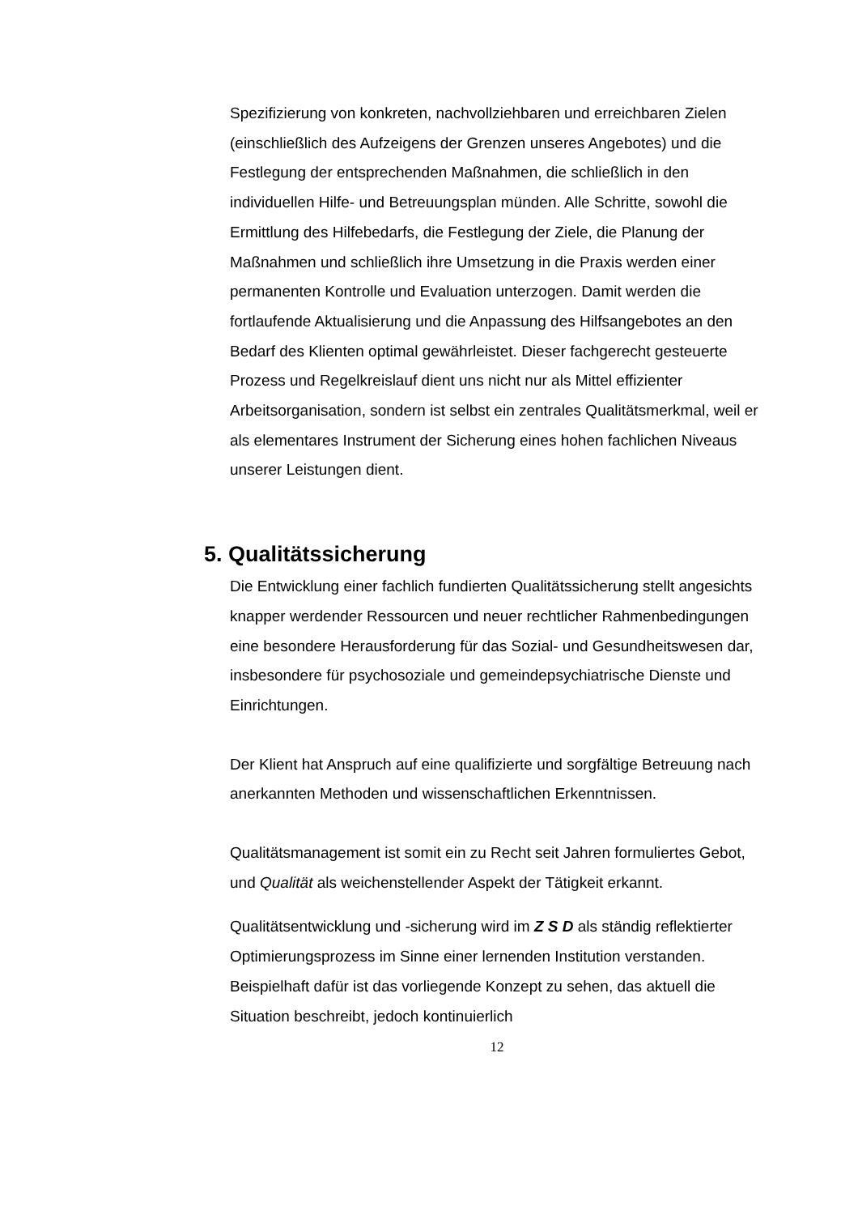Spezifizierung von konkreten, nachvollziehbaren und erreichbaren Zielen (einschließlich des Aufzeigens der Grenzen unseres Angebotes) und die Festlegung der entsprechenden Maßnahmen, die schließlich in den individuellen Hilfe- und Betreuungsplan münden. Alle Schritte, sowohl die Ermittlung des Hilfebedarfs, die Festlegung der Ziele, die Planung der Maßnahmen und schließlich ihre Umsetzung in die Praxis werden einer permanenten Kontrolle und Evaluation unterzogen. Damit werden die fortlaufende Aktualisierung und die Anpassung des Hilfsangebotes an den Bedarf des Klienten optimal gewährleistet. Dieser fachgerecht gesteuerte Prozess und Regelkreislauf dient uns nicht nur als Mittel effizienter Arbeitsorganisation, sondern ist selbst ein zentrales Qualitätsmerkmal, weil er als elementares Instrument der Sicherung eines hohen fachlichen Niveaus unserer Leistungen dient.
5. Qualitätssicherung
Die Entwicklung einer fachlich fundierten Qualitätssicherung stellt angesichts knapper werdender Ressourcen und neuer rechtlicher Rahmenbedingungen eine besondere Herausforderung für das Sozial- und Gesundheitswesen dar, insbesondere für psychosoziale und gemeindepsychiatrische Dienste und Einrichtungen.
Der Klient hat Anspruch auf eine qualifizierte und sorgfältige Betreuung nach anerkannten Methoden und wissenschaftlichen Erkenntnissen.
Qualitätsmanagement ist somit ein zu Recht seit Jahren formuliertes Gebot, und Qualität als weichenstellender Aspekt der Tätigkeit erkannt.
Qualitätsentwicklung und -sicherung wird im Z S D als ständig reflektierter Optimierungsprozess im Sinne einer lernenden Institution verstanden. Beispielhaft dafür ist das vorliegende Konzept zu sehen, das aktuell die Situation beschreibt, jedoch kontinuierlich
12